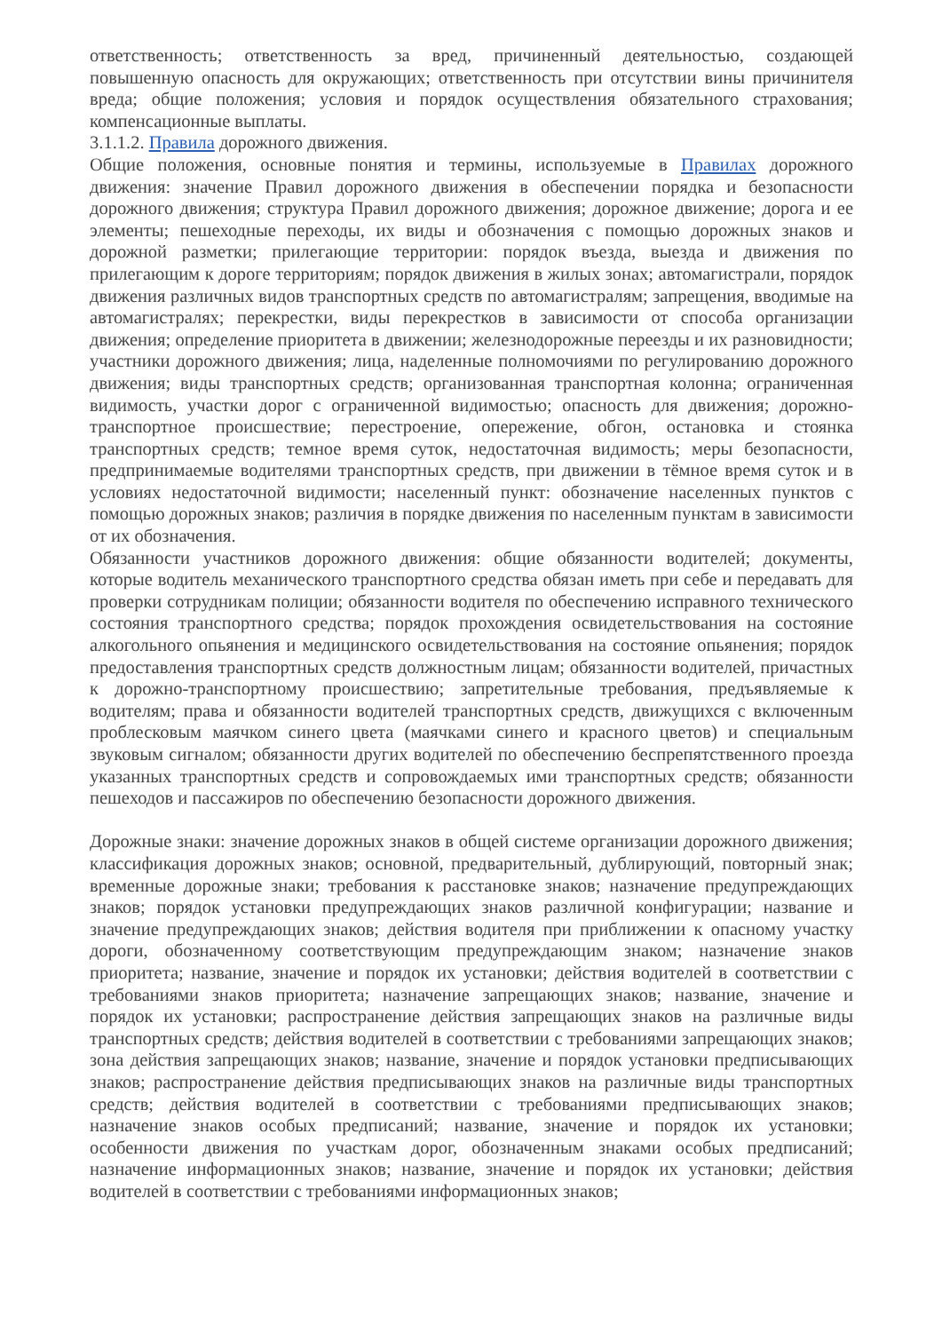ответственность; ответственность за вред, причиненный деятельностью, создающей повышенную опасность для окружающих; ответственность при отсутствии вины причинителя вреда; общие положения; условия и порядок осуществления обязательного страхования; компенсационные выплаты.
3.1.1.2. Правила дорожного движения.
Общие положения, основные понятия и термины, используемые в Правилах дорожного движения: значение Правил дорожного движения в обеспечении порядка и безопасности дорожного движения; структура Правил дорожного движения; дорожное движение; дорога и ее элементы; пешеходные переходы, их виды и обозначения с помощью дорожных знаков и дорожной разметки; прилегающие территории: порядок въезда, выезда и движения по прилегающим к дороге территориям; порядок движения в жилых зонах; автомагистрали, порядок движения различных видов транспортных средств по автомагистралям; запрещения, вводимые на автомагистралях; перекрестки, виды перекрестков в зависимости от способа организации движения; определение приоритета в движении; железнодорожные переезды и их разновидности; участники дорожного движения; лица, наделенные полномочиями по регулированию дорожного движения; виды транспортных средств; организованная транспортная колонна; ограниченная видимость, участки дорог с ограниченной видимостью; опасность для движения; дорожно-транспортное происшествие; перестроение, опережение, обгон, остановка и стоянка транспортных средств; темное время суток, недостаточная видимость; меры безопасности, предпринимаемые водителями транспортных средств, при движении в тёмное время суток и в условиях недостаточной видимости; населенный пункт: обозначение населенных пунктов с помощью дорожных знаков; различия в порядке движения по населенным пунктам в зависимости от их обозначения.
Обязанности участников дорожного движения: общие обязанности водителей; документы, которые водитель механического транспортного средства обязан иметь при себе и передавать для проверки сотрудникам полиции; обязанности водителя по обеспечению исправного технического состояния транспортного средства; порядок прохождения освидетельствования на состояние алкогольного опьянения и медицинского освидетельствования на состояние опьянения; порядок предоставления транспортных средств должностным лицам; обязанности водителей, причастных к дорожно-транспортному происшествию; запретительные требования, предъявляемые к водителям; права и обязанности водителей транспортных средств, движущихся с включенным проблесковым маячком синего цвета (маячками синего и красного цветов) и специальным звуковым сигналом; обязанности других водителей по обеспечению беспрепятственного проезда указанных транспортных средств и сопровождаемых ими транспортных средств; обязанности пешеходов и пассажиров по обеспечению безопасности дорожного движения.
Дорожные знаки: значение дорожных знаков в общей системе организации дорожного движения; классификация дорожных знаков; основной, предварительный, дублирующий, повторный знак; временные дорожные знаки; требования к расстановке знаков; назначение предупреждающих знаков; порядок установки предупреждающих знаков различной конфигурации; название и значение предупреждающих знаков; действия водителя при приближении к опасному участку дороги, обозначенному соответствующим предупреждающим знаком; назначение знаков приоритета; название, значение и порядок их установки; действия водителей в соответствии с требованиями знаков приоритета; назначение запрещающих знаков; название, значение и порядок их установки; распространение действия запрещающих знаков на различные виды транспортных средств; действия водителей в соответствии с требованиями запрещающих знаков; зона действия запрещающих знаков; название, значение и порядок установки предписывающих знаков; распространение действия предписывающих знаков на различные виды транспортных средств; действия водителей в соответствии с требованиями предписывающих знаков; назначение знаков особых предписаний; название, значение и порядок их установки; особенности движения по участкам дорог, обозначенным знаками особых предписаний; назначение информационных знаков; название, значение и порядок их установки; действия водителей в соответствии с требованиями информационных знаков;